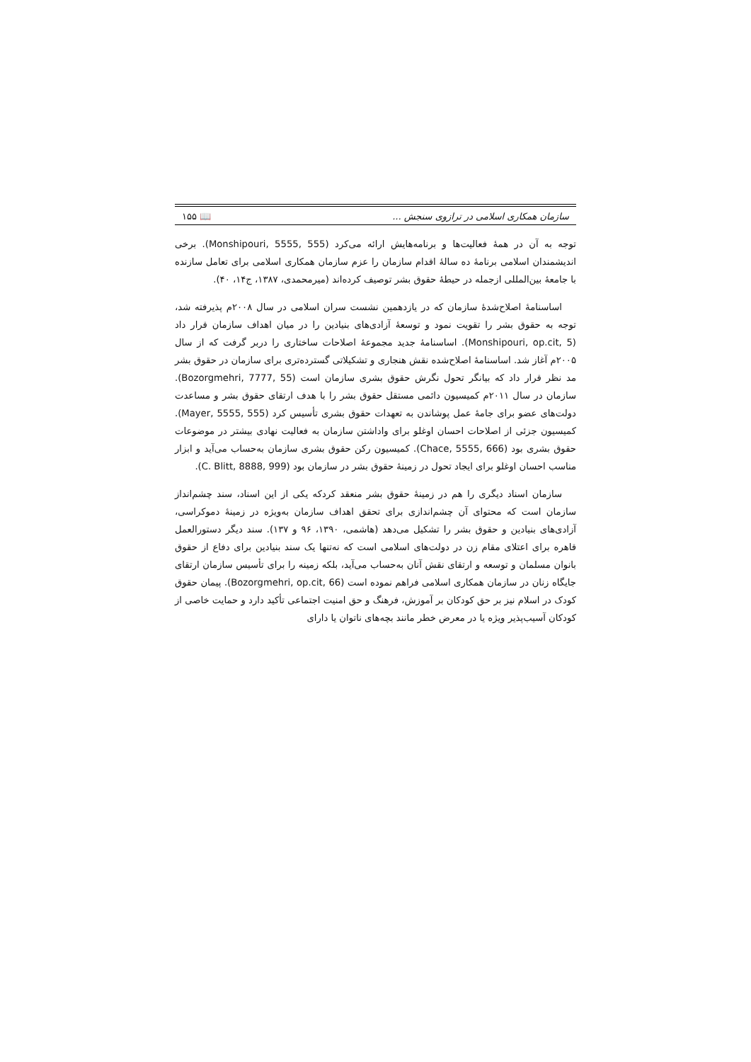سازمان همکاری اسلامی در ترازوی سنجش ... 📖 ۱۵۵
توجه به آن در همهٔ فعالیت‌ها و برنامه‌هایش ارائه می‌کرد (Monshipouri, 5555, 555). برخی اندیشمندان اسلامی برنامهٔ ده سالهٔ اقدام سازمان را عزم سازمان همکاری اسلامی برای تعامل سازنده با جامعهٔ بین‌المللی ازجمله در حیطهٔ حقوق بشر توصیف کرده‌اند (میرمحمدی، ۱۳۸۷، ج۱۴، ۴۰).
اساسنامهٔ اصلاح‌شدهٔ سازمان که در یازدهمین نشست سران اسلامی در سال ۲۰۰۸م پذیرفته شد، توجه به حقوق بشر را تقویت نمود و توسعهٔ آزادی‌های بنیادین را در میان اهداف سازمان قرار داد (Monshipouri, op.cit, 5). اساسنامهٔ جدید مجموعهٔ اصلاحات ساختاری را دربر گرفت که از سال ۲۰۰۵م آغاز شد. اساسنامهٔ اصلاح‌شده نقش هنجاری و تشکیلاتی گسترده‌تری برای سازمان در حقوق بشر مد نظر قرار داد که بیانگر تحول نگرش حقوق بشری سازمان است (Bozorgmehri, 7777, 55). سازمان در سال ۲۰۱۱م کمیسیون دائمی مستقل حقوق بشر را با هدف ارتقای حقوق بشر و مساعدت دولت‌های عضو برای جامهٔ عمل پوشاندن به تعهدات حقوق بشری تأسیس کرد (Mayer, 5555, 555). کمیسیون جزئی از اصلاحات احسان اوغلو برای واداشتن سازمان به فعالیت نهادی بیشتر در موضوعات حقوق بشری بود (Chace, 5555, 666). کمیسیون رکن حقوق بشری سازمان به‌حساب می‌آید و ابزار مناسب احسان اوغلو برای ایجاد تحول در زمینهٔ حقوق بشر در سازمان بود (C. Blitt, 8888, 999).
سازمان اسناد دیگری را هم در زمینهٔ حقوق بشر منعقد کردکه یکی از این اسناد، سند چشم‌انداز سازمان است که محتوای آن چشم‌اندازی برای تحقق اهداف سازمان به‌ویژه در زمینهٔ دموکراسی، آزادی‌های بنیادین و حقوق بشر را تشکیل می‌دهد (هاشمی، ۱۳۹۰، ۹۶ و ۱۳۷). سند دیگر دستورالعمل قاهره برای اعتلای مقام زن در دولت‌های اسلامی است که نه‌تنها یک سند بنیادین برای دفاع از حقوق بانوان مسلمان و توسعه و ارتقای نقش آنان به‌حساب می‌آید، بلکه زمینه را برای تأسیس سازمان ارتقای جایگاه زنان در سازمان همکاری اسلامی فراهم نموده است (Bozorgmehri, op.cit, 66). پیمان حقوق کودک در اسلام نیز بر حق کودکان بر آموزش، فرهنگ و حق امنیت اجتماعی تأکید دارد و حمایت خاصی از کودکان آسیب‌پذیر ویژه یا در معرض خطر مانند بچه‌های ناتوان یا دارای